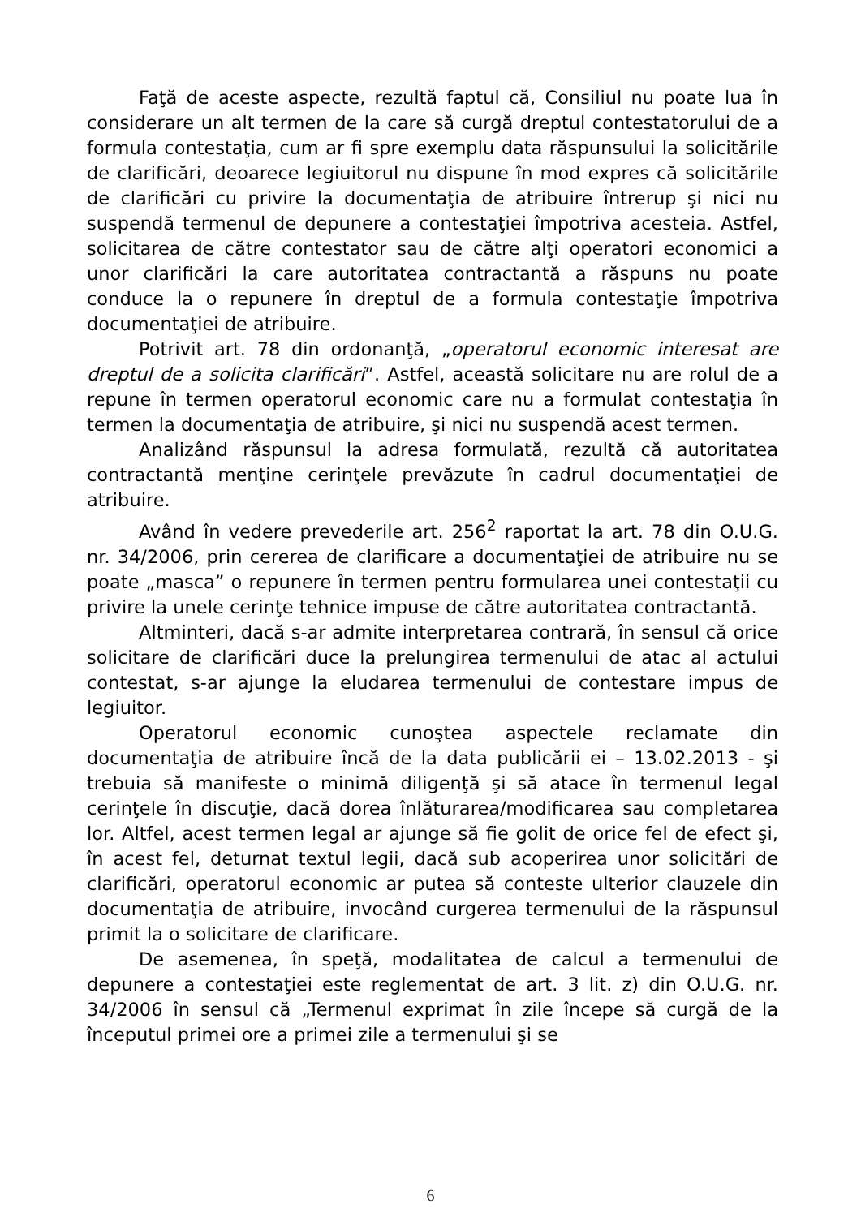Faţă de aceste aspecte, rezultă faptul că, Consiliul nu poate lua în considerare un alt termen de la care să curgă dreptul contestatorului de a formula contestaţia, cum ar fi spre exemplu data răspunsului la solicitările de clarificări, deoarece legiuitorul nu dispune în mod expres că solicitările de clarificări cu privire la documentaţia de atribuire întrerup şi nici nu suspendă termenul de depunere a contestaţiei împotriva acesteia. Astfel, solicitarea de către contestator sau de către alţi operatori economici a unor clarificări la care autoritatea contractantă a răspuns nu poate conduce la o repunere în dreptul de a formula contestaţie împotriva documentaţiei de atribuire.
Potrivit art. 78 din ordonanţă, „operatorul economic interesat are dreptul de a solicita clarificări”. Astfel, această solicitare nu are rolul de a repune în termen operatorul economic care nu a formulat contestaţia în termen la documentaţia de atribuire, şi nici nu suspendă acest termen.
Analizând răspunsul la adresa formulată, rezultă că autoritatea contractantă menţine cerinţele prevăzute în cadrul documentaţiei de atribuire.
Având în vedere prevederile art. 256<sup>2</sup> raportat la art. 78 din O.U.G. nr. 34/2006, prin cererea de clarificare a documentaţiei de atribuire nu se poate „masca” o repunere în termen pentru formularea unei contestaţii cu privire la unele cerinţe tehnice impuse de către autoritatea contractantă.
Altminteri, dacă s-ar admite interpretarea contrară, în sensul că orice solicitare de clarificări duce la prelungirea termenului de atac al actului contestat, s-ar ajunge la eludarea termenului de contestare impus de legiuitor.
Operatorul economic cunoştea aspectele reclamate din documentaţia de atribuire încă de la data publicării ei – 13.02.2013 - şi trebuia să manifeste o minimă diligenţă şi să atace în termenul legal cerinţele în discuţie, dacă dorea înlăturarea/modificarea sau completarea lor. Altfel, acest termen legal ar ajunge să fie golit de orice fel de efect şi, în acest fel, deturnat textul legii, dacă sub acoperirea unor solicitări de clarificări, operatorul economic ar putea să conteste ulterior clauzele din documentaţia de atribuire, invocând curgerea termenului de la răspunsul primit la o solicitare de clarificare.
De asemenea, în speţă, modalitatea de calcul a termenului de depunere a contestaţiei este reglementat de art. 3 lit. z) din O.U.G. nr. 34/2006 în sensul că „Termenul exprimat în zile începe să curgă de la începutul primei ore a primei zile a termenului şi se
6